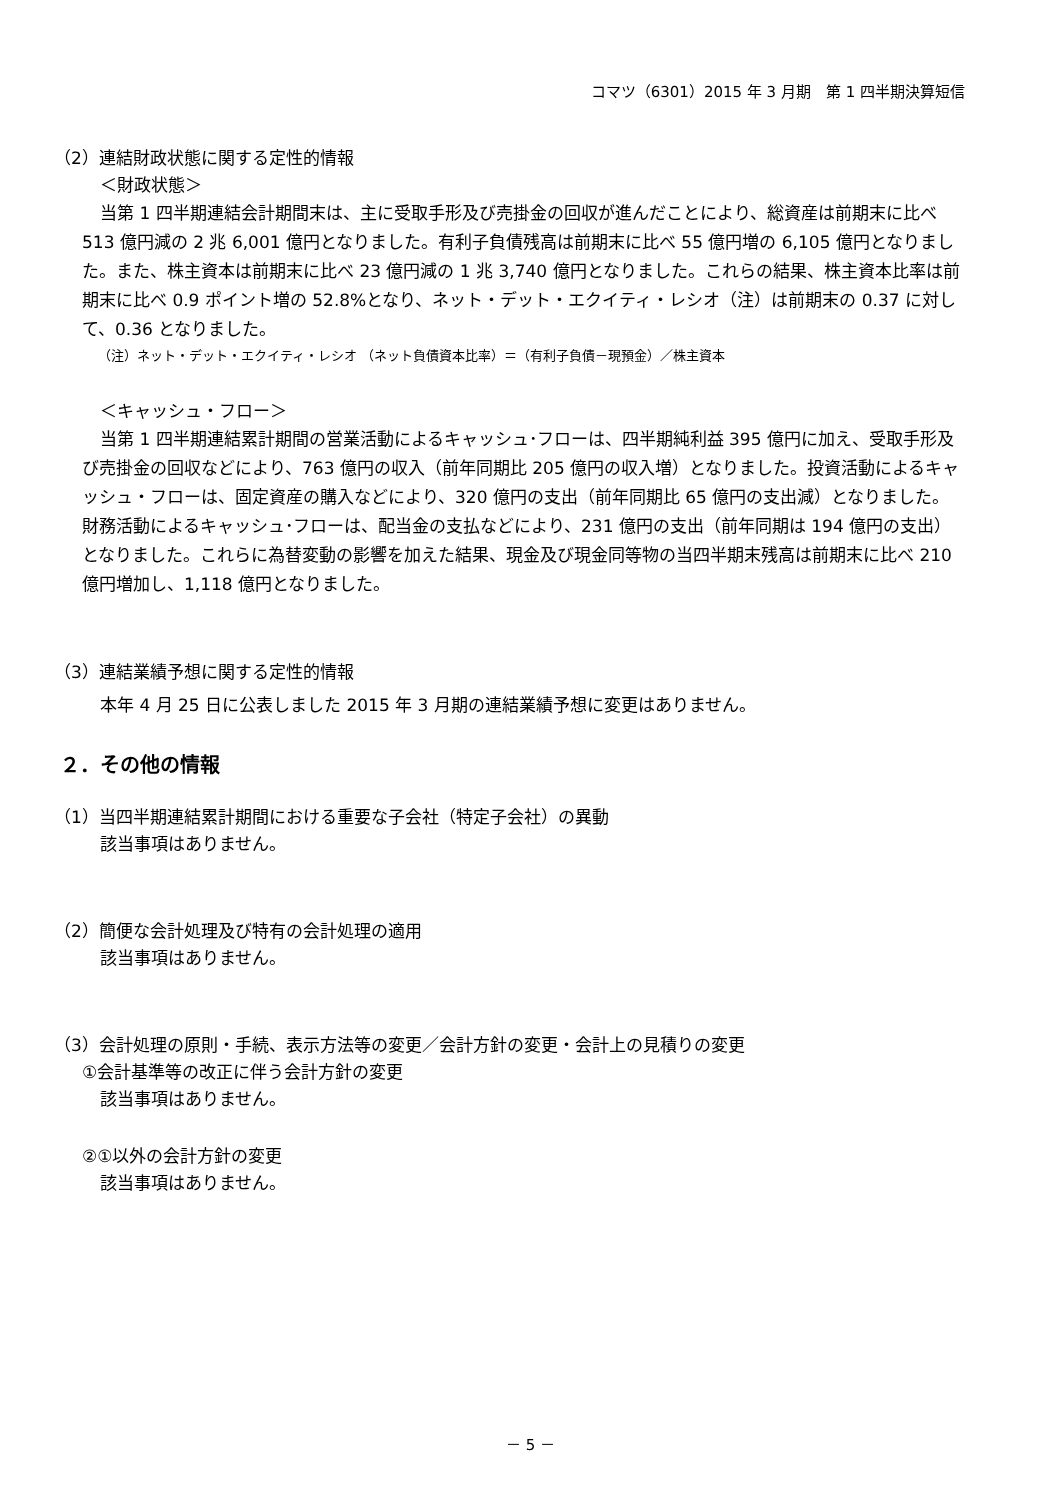コマツ（6301）2015 年 3 月期　第 1 四半期決算短信
（2）連結財政状態に関する定性的情報
＜財政状態＞
当第 1 四半期連結会計期間末は、主に受取手形及び売掛金の回収が進んだことにより、総資産は前期末に比べ 513 億円減の 2 兆 6,001 億円となりました。有利子負債残高は前期末に比べ 55 億円増の 6,105 億円となりました。また、株主資本は前期末に比べ 23 億円減の 1 兆 3,740 億円となりました。これらの結果、株主資本比率は前期末に比べ 0.9 ポイント増の 52.8%となり、ネット・デット・エクイティ・レシオ（注）は前期末の 0.37 に対して、0.36 となりました。
（注）ネット・デット・エクイティ・レシオ （ネット負債資本比率）＝（有利子負債－現預金）／株主資本
＜キャッシュ・フロー＞
当第 1 四半期連結累計期間の営業活動によるキャッシュ･フローは、四半期純利益 395 億円に加え、受取手形及び売掛金の回収などにより、763 億円の収入（前年同期比 205 億円の収入増）となりました。投資活動によるキャッシュ・フローは、固定資産の購入などにより、320 億円の支出（前年同期比 65 億円の支出減）となりました。財務活動によるキャッシュ･フローは、配当金の支払などにより、231 億円の支出（前年同期は 194 億円の支出）となりました。これらに為替変動の影響を加えた結果、現金及び現金同等物の当四半期末残高は前期末に比べ 210 億円増加し、1,118 億円となりました。
（3）連結業績予想に関する定性的情報
本年 4 月 25 日に公表しました 2015 年 3 月期の連結業績予想に変更はありません。
２．その他の情報
（1）当四半期連結累計期間における重要な子会社（特定子会社）の異動
該当事項はありません。
（2）簡便な会計処理及び特有の会計処理の適用
該当事項はありません。
（3）会計処理の原則・手続、表示方法等の変更／会計方針の変更・会計上の見積りの変更
①会計基準等の改正に伴う会計方針の変更
該当事項はありません。
②①以外の会計方針の変更
該当事項はありません。
－ 5 －